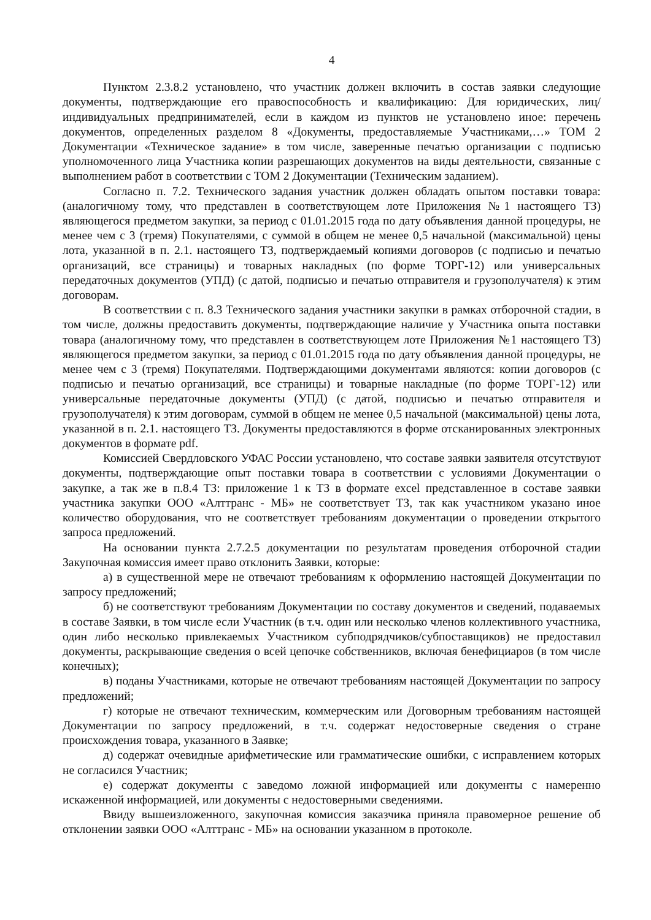4
Пунктом 2.3.8.2 установлено, что участник должен включить в состав заявки следующие документы, подтверждающие его правоспособность и квалификацию: Для юридических, лиц/ индивидуальных предпринимателей, если в каждом из пунктов не установлено иное: перечень документов, определенных разделом 8 «Документы, предоставляемые Участниками,…» ТОМ 2 Документации «Техническое задание» в том числе, заверенные печатью организации с подписью уполномоченного лица Участника копии разрешающих документов на виды деятельности, связанные с выполнением работ в соответствии с ТОМ 2 Документации (Техническим заданием).
Согласно п. 7.2. Технического задания участник должен обладать опытом поставки товара: (аналогичному тому, что представлен в соответствующем лоте Приложения №1 настоящего ТЗ) являющегося предметом закупки, за период с 01.01.2015 года по дату объявления данной процедуры, не менее чем с 3 (тремя) Покупателями, с суммой в общем не менее 0,5 начальной (максимальной) цены лота, указанной в п. 2.1. настоящего ТЗ, подтверждаемый копиями договоров (с подписью и печатью организаций, все страницы) и товарных накладных (по форме ТОРГ-12) или универсальных передаточных документов (УПД) (с датой, подписью и печатью отправителя и грузополучателя) к этим договорам.
В соответствии с п. 8.3 Технического задания участники закупки в рамках отборочной стадии, в том числе, должны предоставить документы, подтверждающие наличие у Участника опыта поставки товара (аналогичному тому, что представлен в соответствующем лоте Приложения №1 настоящего ТЗ) являющегося предметом закупки, за период с 01.01.2015 года по дату объявления данной процедуры, не менее чем с 3 (тремя) Покупателями. Подтверждающими документами являются: копии договоров (с подписью и печатью организаций, все страницы) и товарные накладные (по форме ТОРГ-12) или универсальные передаточные документы (УПД) (с датой, подписью и печатью отправителя и грузополучателя) к этим договорам, суммой в общем не менее 0,5 начальной (максимальной) цены лота, указанной в п. 2.1. настоящего ТЗ. Документы предоставляются в форме отсканированных электронных документов в формате pdf.
Комиссией Свердловского УФАС России установлено, что составе заявки заявителя отсутствуют документы, подтверждающие опыт поставки товара в соответствии с условиями Документации о закупке, а так же в п.8.4 ТЗ: приложение 1 к ТЗ в формате excel представленное в составе заявки участника закупки ООО «Алттранс - МБ» не соответствует ТЗ, так как участником указано иное количество оборудования, что не соответствует требованиям документации о проведении открытого запроса предложений.
На основании пункта 2.7.2.5 документации по результатам проведения отборочной стадии Закупочная комиссия имеет право отклонить Заявки, которые:
а) в существенной мере не отвечают требованиям к оформлению настоящей Документации по запросу предложений;
б) не соответствуют требованиям Документации по составу документов и сведений, подаваемых в составе Заявки, в том числе если Участник (в т.ч. один или несколько членов коллективного участника, один либо несколько привлекаемых Участником субподрядчиков/субпоставщиков) не предоставил документы, раскрывающие сведения о всей цепочке собственников, включая бенефициаров (в том числе конечных);
в) поданы Участниками, которые не отвечают требованиям настоящей Документации по запросу предложений;
г) которые не отвечают техническим, коммерческим или Договорным требованиям настоящей Документации по запросу предложений, в т.ч. содержат недостоверные сведения о стране происхождения товара, указанного в Заявке;
д) содержат очевидные арифметические или грамматические ошибки, с исправлением которых не согласился Участник;
е) содержат документы с заведомо ложной информацией или документы с намеренно искаженной информацией, или документы с недостоверными сведениями.
Ввиду вышеизложенного, закупочная комиссия заказчика приняла правомерное решение об отклонении заявки ООО «Алттранс - МБ» на основании указанном в протоколе.